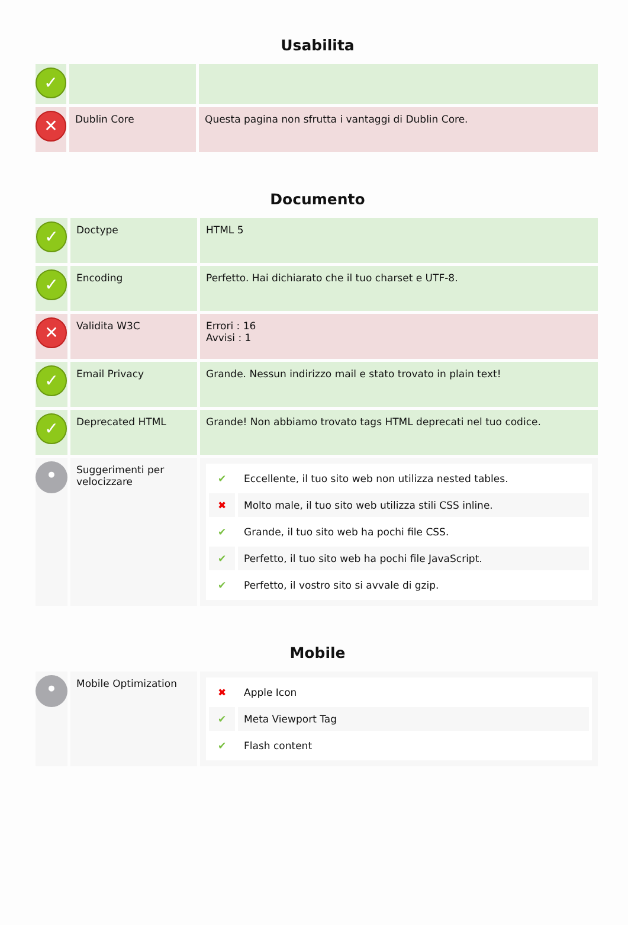Usabilita
| ✓ | | |
| ✕ | Dublin Core | Questa pagina non sfrutta i vantaggi di Dublin Core. |
Documento
| ✓ | Doctype | HTML 5 |
| ✓ | Encoding | Perfetto. Hai dichiarato che il tuo charset e UTF-8. |
| ✕ | Validita W3C | Errori : 16 Avvisi : 1 |
| ✓ | Email Privacy | Grande. Nessun indirizzo mail e stato trovato in plain text! |
| ✓ | Deprecated HTML | Grande! Non abbiamo trovato tags HTML deprecati nel tuo codice. |
| • | Suggerimenti per velocizzare | / ✔ / Eccellente, il tuo sito web non utilizza nested tables. / / ✖ / Molto male, il tuo sito web utilizza stili CSS inline. / / ✔ / Grande, il tuo sito web ha pochi file CSS. / / ✔ / Perfetto, il tuo sito web ha pochi file JavaScript. / / ✔ / Perfetto, il vostro sito si avvale di gzip. / |
Mobile
| • | Mobile Optimization | / ✖ / Apple Icon / / ✔ / Meta Viewport Tag / / ✔ / Flash content / |